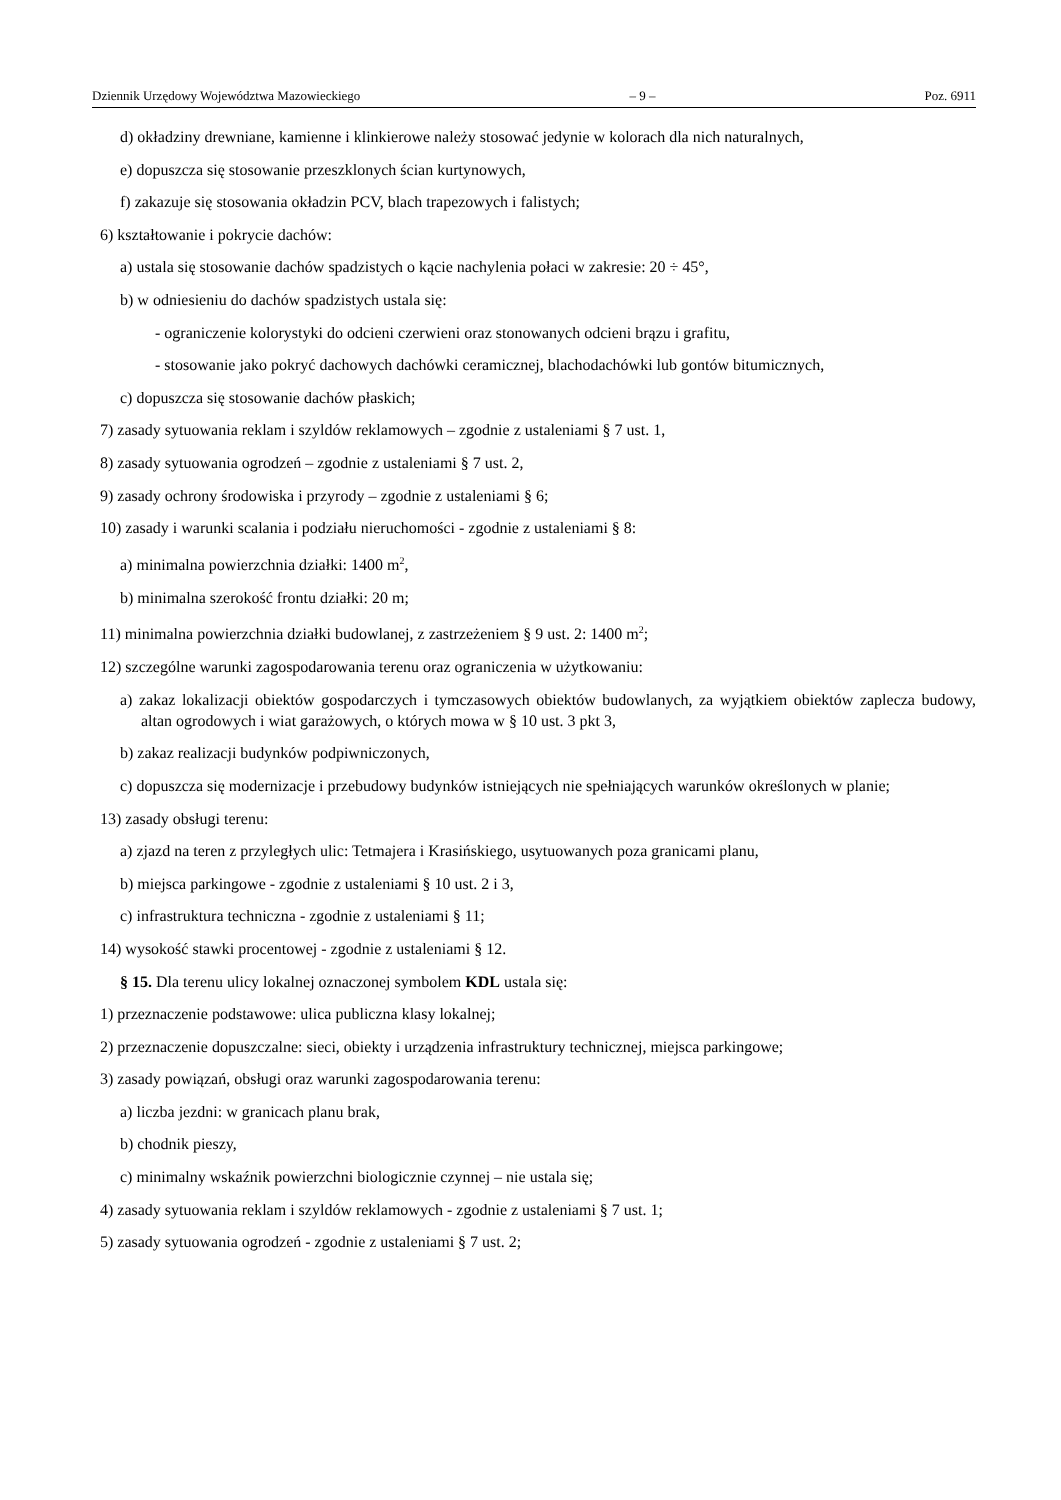Dziennik Urzędowy Województwa Mazowieckiego – 9 – Poz. 6911
d) okładziny drewniane, kamienne i klinkierowe należy stosować jedynie w kolorach dla nich naturalnych,
e) dopuszcza się stosowanie przeszklonych ścian kurtynowych,
f) zakazuje się stosowania okładzin PCV, blach trapezowych i falistych;
6) kształtowanie i pokrycie dachów:
a) ustala się stosowanie dachów spadzistych o kącie nachylenia połaci w zakresie: 20 ÷ 45°,
b) w odniesieniu do dachów spadzistych ustala się:
- ograniczenie kolorystyki do odcieni czerwieni oraz stonowanych odcieni brązu i grafitu,
- stosowanie jako pokryć dachowych dachówki ceramicznej, blachodachówki lub gontów bitumicznych,
c) dopuszcza się stosowanie dachów płaskich;
7) zasady sytuowania reklam i szyldów reklamowych – zgodnie z ustaleniami § 7 ust. 1,
8) zasady sytuowania ogrodzeń – zgodnie z ustaleniami § 7 ust. 2,
9) zasady ochrony środowiska i przyrody – zgodnie z ustaleniami § 6;
10) zasady i warunki scalania i podziału nieruchomości - zgodnie z ustaleniami § 8:
a) minimalna powierzchnia działki: 1400 m<sup>2</sup>,
b) minimalna szerokość frontu działki: 20 m;
11) minimalna powierzchnia działki budowlanej, z zastrzeżeniem § 9 ust. 2: 1400 m<sup>2</sup>;
12) szczególne warunki zagospodarowania terenu oraz ograniczenia w użytkowaniu:
a) zakaz lokalizacji obiektów gospodarczych i tymczasowych obiektów budowlanych, za wyjątkiem obiektów zaplecza budowy, altan ogrodowych i wiat garażowych, o których mowa w § 10 ust. 3 pkt 3,
b) zakaz realizacji budynków podpiwniczonych,
c) dopuszcza się modernizacje i przebudowy budynków istniejących nie spełniających warunków określonych w planie;
13) zasady obsługi terenu:
a) zjazd na teren z przyległych ulic: Tetmajera i Krasińskiego, usytuowanych poza granicami planu,
b) miejsca parkingowe - zgodnie z ustaleniami § 10 ust. 2 i 3,
c) infrastruktura techniczna - zgodnie z ustaleniami § 11;
14) wysokość stawki procentowej - zgodnie z ustaleniami § 12.
§ 15. Dla terenu ulicy lokalnej oznaczonej symbolem KDL ustala się:
1) przeznaczenie podstawowe: ulica publiczna klasy lokalnej;
2) przeznaczenie dopuszczalne: sieci, obiekty i urządzenia infrastruktury technicznej, miejsca parkingowe;
3) zasady powiązań, obsługi oraz warunki zagospodarowania terenu:
a) liczba jezdni: w granicach planu brak,
b) chodnik pieszy,
c) minimalny wskaźnik powierzchni biologicznie czynnej – nie ustala się;
4) zasady sytuowania reklam i szyldów reklamowych - zgodnie z ustaleniami § 7 ust. 1;
5) zasady sytuowania ogrodzeń - zgodnie z ustaleniami § 7 ust. 2;